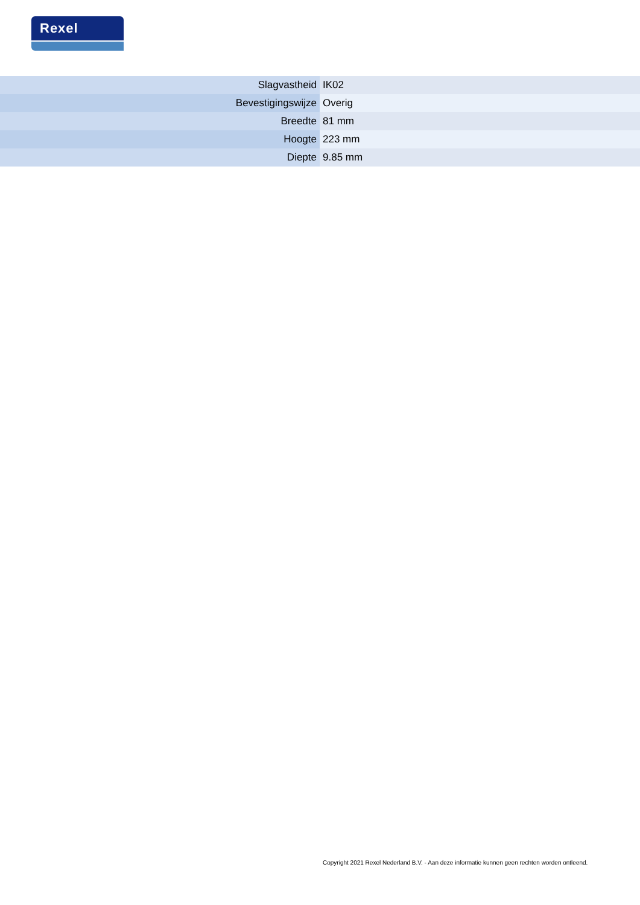Rexel
| Slagvastheid | IK02 |
| Bevestigingswijze | Overig |
| Breedte | 81 mm |
| Hoogte | 223 mm |
| Diepte | 9.85 mm |
Copyright 2021 Rexel Nederland B.V. - Aan deze informatie kunnen geen rechten worden ontleend.